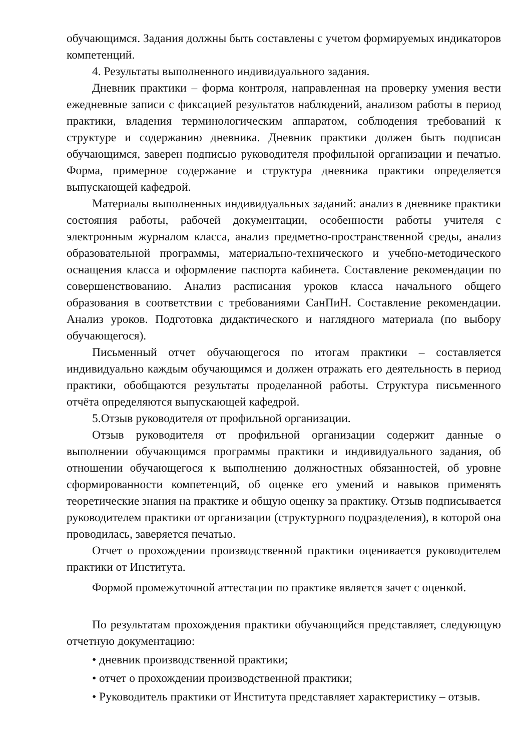обучающимся. Задания должны быть составлены с учетом формируемых индикаторов компетенций.
4. Результаты выполненного индивидуального задания.
Дневник практики – форма контроля, направленная на проверку умения вести ежедневные записи с фиксацией результатов наблюдений, анализом работы в период практики, владения терминологическим аппаратом, соблюдения требований к структуре и содержанию дневника. Дневник практики должен быть подписан обучающимся, заверен подписью руководителя профильной организации и печатью. Форма, примерное содержание и структура дневника практики определяется выпускающей кафедрой.
Материалы выполненных индивидуальных заданий: анализ в дневнике практики состояния работы, рабочей документации, особенности работы учителя с электронным журналом класса, анализ предметно-пространственной среды, анализ образовательной программы, материально-технического и учебно-методического оснащения класса и оформление паспорта кабинета. Составление рекомендации по совершенствованию. Анализ расписания уроков класса начального общего образования в соответствии с требованиями СанПиН. Составление рекомендации. Анализ уроков. Подготовка дидактического и наглядного материала (по выбору обучающегося).
Письменный отчет обучающегося по итогам практики – составляется индивидуально каждым обучающимся и должен отражать его деятельность в период практики, обобщаются результаты проделанной работы. Структура письменного отчёта определяются выпускающей кафедрой.
5.Отзыв руководителя от профильной организации.
Отзыв руководителя от профильной организации содержит данные о выполнении обучающимся программы практики и индивидуального задания, об отношении обучающегося к выполнению должностных обязанностей, об уровне сформированности компетенций, об оценке его умений и навыков применять теоретические знания на практике и общую оценку за практику. Отзыв подписывается руководителем практики от организации (структурного подразделения), в которой она проводилась, заверяется печатью.
Отчет о прохождении производственной практики оценивается руководителем практики от Института.
Формой промежуточной аттестации по практике является зачет с оценкой.
По результатам прохождения практики обучающийся представляет, следующую отчетную документацию:
• дневник производственной практики;
• отчет о прохождении производственной практики;
• Руководитель практики от Института представляет характеристику – отзыв.